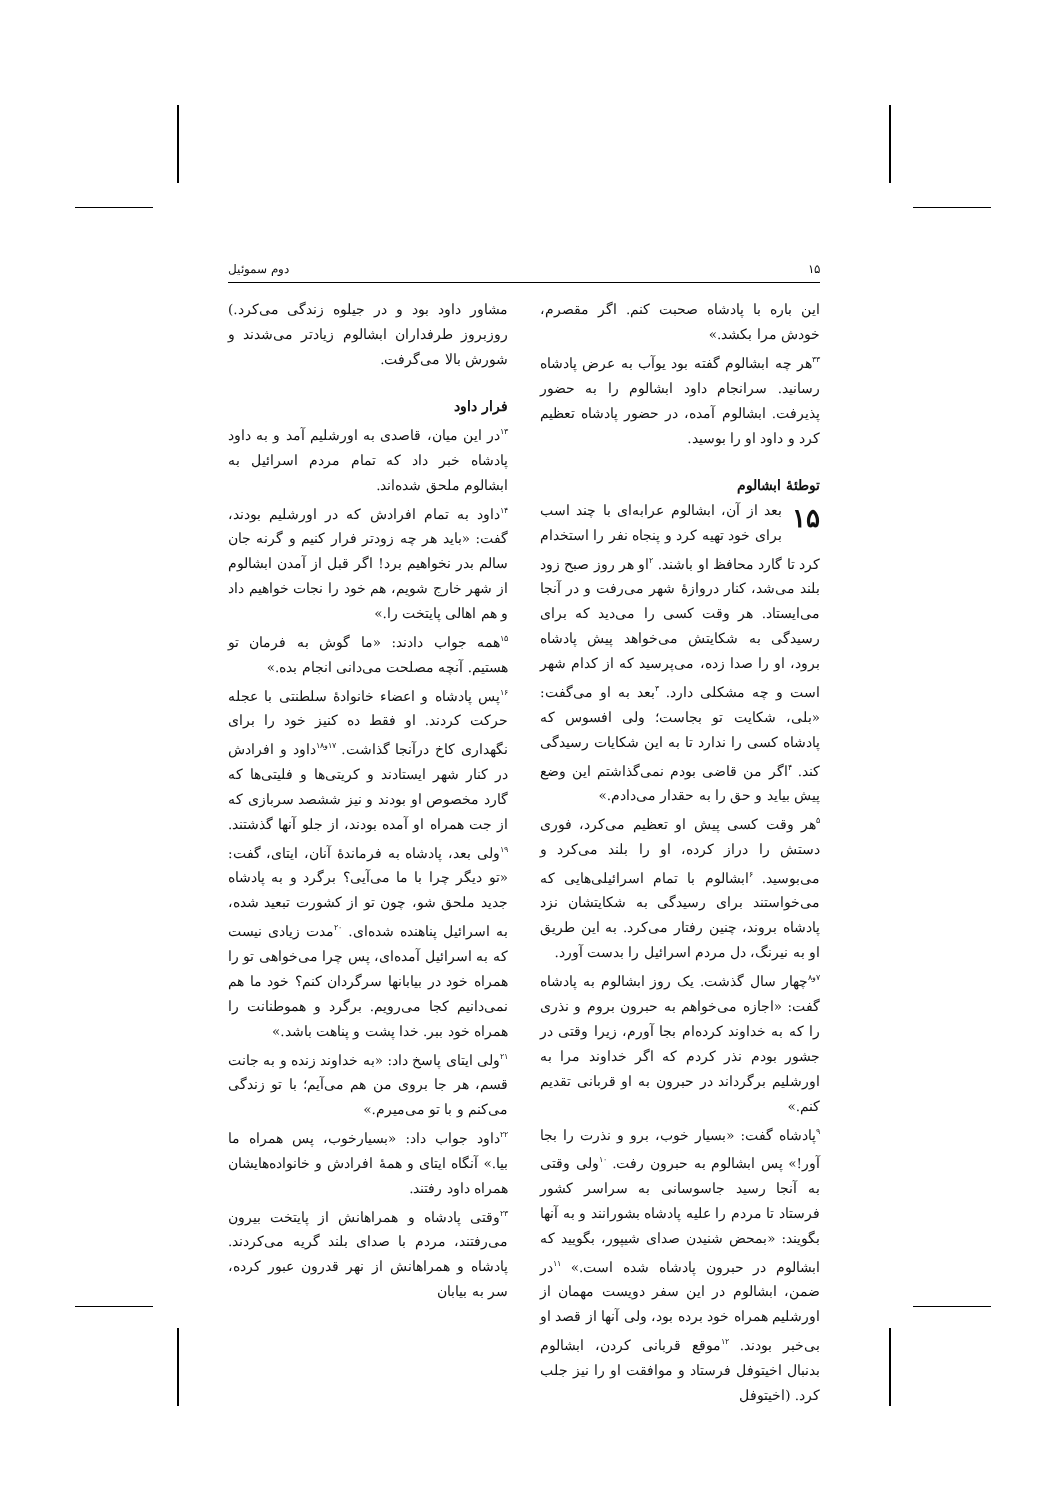۱۵ دوم سموئیل
این باره با پادشاه صحبت کنم. اگر مقصرم، خودش مرا بکشد.»
<sup>۳۳</sup> هر چه ابشالوم گفته بود یوآب به عرض پادشاه رسانید. سرانجام داود ابشالوم را به حضور پذیرفت. ابشالوم آمده، در حضور پادشاه تعظیم کرد و داود او را بوسید.
توطئهٔ ابشالوم
۱۵ بعد از آن، ابشالوم عرابه‌ای با چند اسب برای خود تهیه کرد و پنجاه نفر را استخدام کرد تا گارد محافظ او باشند. <sup>۲</sup>او هر روز صبح زود بلند می‌شد، کنار دروازهٔ شهر می‌رفت و در آنجا می‌ایستاد. هر وقت کسی را می‌دید که برای رسیدگی به شکایتش می‌خواهد پیش پادشاه برود، او را صدا زده، می‌پرسید که از کدام شهر است و چه مشکلی دارد. <sup>۳</sup>بعد به او می‌گفت: «بلی، شکایت تو بجاست؛ ولی افسوس که پادشاه کسی را ندارد تا به این شکایات رسیدگی کند. <sup>۴</sup>اگر من قاضی بودم نمی‌گذاشتم این وضع پیش بیاید و حق را به حقدار می‌دادم.»
<sup>۵</sup> هر وقت کسی پیش او تعظیم می‌کرد، فوری دستش را دراز کرده، او را بلند می‌کرد و می‌بوسید. <sup>۶</sup>ابشالوم با تمام اسرائیلی‌هایی که می‌خواستند برای رسیدگی به شکایتشان نزد پادشاه بروند، چنین رفتار می‌کرد. به این طریق او به نیرنگ، دل مردم اسرائیل را بدست آورد.
<sup>۷و۸</sup>چهار سال گذشت. یک روز ابشالوم به پادشاه گفت: «اجازه می‌خواهم به حبرون بروم و نذری را که به خداوند کرده‌ام بجا آورم، زیرا وقتی در جشور بودم نذر کردم که اگر خداوند مرا به اورشلیم برگرداند در حبرون به او قربانی تقدیم کنم.»
<sup>۹</sup> پادشاه گفت: «بسیار خوب، برو و نذرت را بجا آور!» پس ابشالوم به حبرون رفت. <sup>۱۰</sup>ولی وقتی به آنجا رسید جاسوسانی به سراسر کشور فرستاد تا مردم را علیه پادشاه بشورانند و به آنها بگویند: «بمحض شنیدن صدای شیپور، بگویید که ابشالوم در حبرون پادشاه شده است.» <sup>۱۱</sup>در ضمن، ابشالوم در این سفر دویست مهمان از اورشلیم همراه خود برده بود، ولی آنها از قصد او بی‌خبر بودند. <sup>۱۲</sup>موقع قربانی کردن، ابشالوم بدنبال اخیتوفل فرستاد و موافقت او را نیز جلب کرد. (اخیتوفل
مشاور داود بود و در جیلوه زندگی می‌کرد.) روزبروز طرفداران ابشالوم زیادتر می‌شدند و شورش بالا می‌گرفت.
فرار داود
<sup>۱۳</sup> در این میان، قاصدی به اورشلیم آمد و به داود پادشاه خبر داد که تمام مردم اسرائیل به ابشالوم ملحق شده‌اند.
<sup>۱۴</sup> داود به تمام افرادش که در اورشلیم بودند، گفت: «باید هر چه زودتر فرار کنیم و گرنه جان سالم بدر نخواهیم برد! اگر قبل از آمدن ابشالوم از شهر خارج شویم، هم خود را نجات خواهیم داد و هم اهالی پایتخت را.»
<sup>۱۵</sup> همه جواب دادند: «ما گوش به فرمان تو هستیم. آنچه مصلحت می‌دانی انجام بده.»
<sup>۱۶</sup> پس پادشاه و اعضاء خانوادهٔ سلطنتی با عجله حرکت کردند. او فقط ده کنیز خود را برای نگهداری کاخ درآنجا گذاشت. <sup>۱۷و۱۸</sup>داود و افرادش در کنار شهر ایستادند و کریتی‌ها و فلیتی‌ها که گارد مخصوص او بودند و نیز ششصد سربازی که از جت همراه او آمده بودند، از جلو آنها گذشتند. <sup>۱۹</sup>ولی بعد، پادشاه به فرماندهٔ آنان، ایتای، گفت: «تو دیگر چرا با ما می‌آیی؟ برگرد و به پادشاه جدید ملحق شو، چون تو از کشورت تبعید شده، به اسرائیل پناهنده شده‌ای. <sup>۲۰</sup>مدت زیادی نیست که به اسرائیل آمده‌ای، پس چرا می‌خواهی تو را همراه خود در بیابانها سرگردان کنم؟ خود ما هم نمی‌دانیم کجا می‌رویم. برگرد و هموطنانت را همراه خود ببر. خدا پشت و پناهت باشد.»
<sup>۲۱</sup> ولی ایتای پاسخ داد: «به خداوند زنده و به جانت قسم، هر جا بروی من هم می‌آیم؛ با تو زندگی می‌کنم و با تو می‌میرم.»
<sup>۲۲</sup> داود جواب داد: «بسیارخوب، پس همراه ما بیا.» آنگاه ایتای و همهٔ افرادش و خانواده‌هایشان همراه داود رفتند.
<sup>۲۳</sup> وقتی پادشاه و همراهانش از پایتخت بیرون می‌رفتند، مردم با صدای بلند گریه می‌کردند. پادشاه و همراهانش از نهر قدرون عبور کرده، سر به بیابان